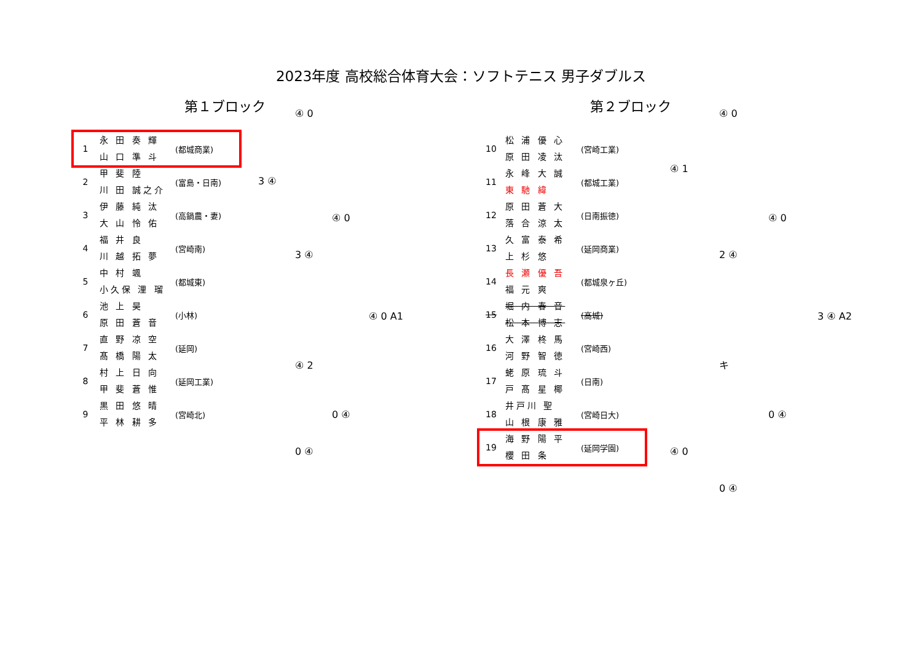2023年度 高校総合体育大会：ソフトテニス 男子ダブルス
第１ブロック
| 1 | 永 田 奏 輝 山 口 準 斗 | (都城商業) |
| 2 | 甲 斐 陸 川 田 誠之介 | (富島・日南) |
| 3 | 伊 藤 純 汰 大 山 怜 佑 | (高鍋農・妻) |
| 4 | 福 井 良 川 越 拓 夢 | (宮崎南) |
| 5 | 中 村 颯 小久保 浬 瑠 | (都城東) |
| 6 | 池 上 昊 原 田 蒼 音 | (小林) |
| 7 | 直 野 凉 空 髙 橋 陽 太 | (延岡) |
| 8 | 村 上 日 向 甲 斐 蒼 惟 | (延岡工業) |
| 9 | 黒 田 悠 晴 平 林 耕 多 | (宮崎北) |
④ 0
3 ④
④ 0
3 ④
④ 0 A1
④ 2
0 ④
0 ④
第２ブロック
| 10 | 松 浦 優 心 原 田 凌 汰 | (宮崎工業) |
| 11 | 永 峰 大 誠 東 馳 緯 | (都城工業) |
| 12 | 原 田 蒼 大 落 合 涼 太 | (日南振徳) |
| 13 | 久 富 泰 希 上 杉 悠 | (延岡商業) |
| 14 | 長 瀬 優 吾 福 元 爽 | (都城泉ヶ丘) |
| 15 | 堀 内 春 音 松 本 博 志 | (高城) |
| 16 | 大 澤 柊 馬 河 野 智 徳 | (宮崎西) |
| 17 | 蛯 原 琉 斗 戸 髙 星 椰 | (日南) |
| 18 | 井戸川 聖 山 根 康 雅 | (宮崎日大) |
| 19 | 海 野 陽 平 櫻 田 条 | (延岡学園) |
④ 0
④ 1
④ 0
2 ④
3 ④ A2
キ
0 ④
④ 0
0 ④